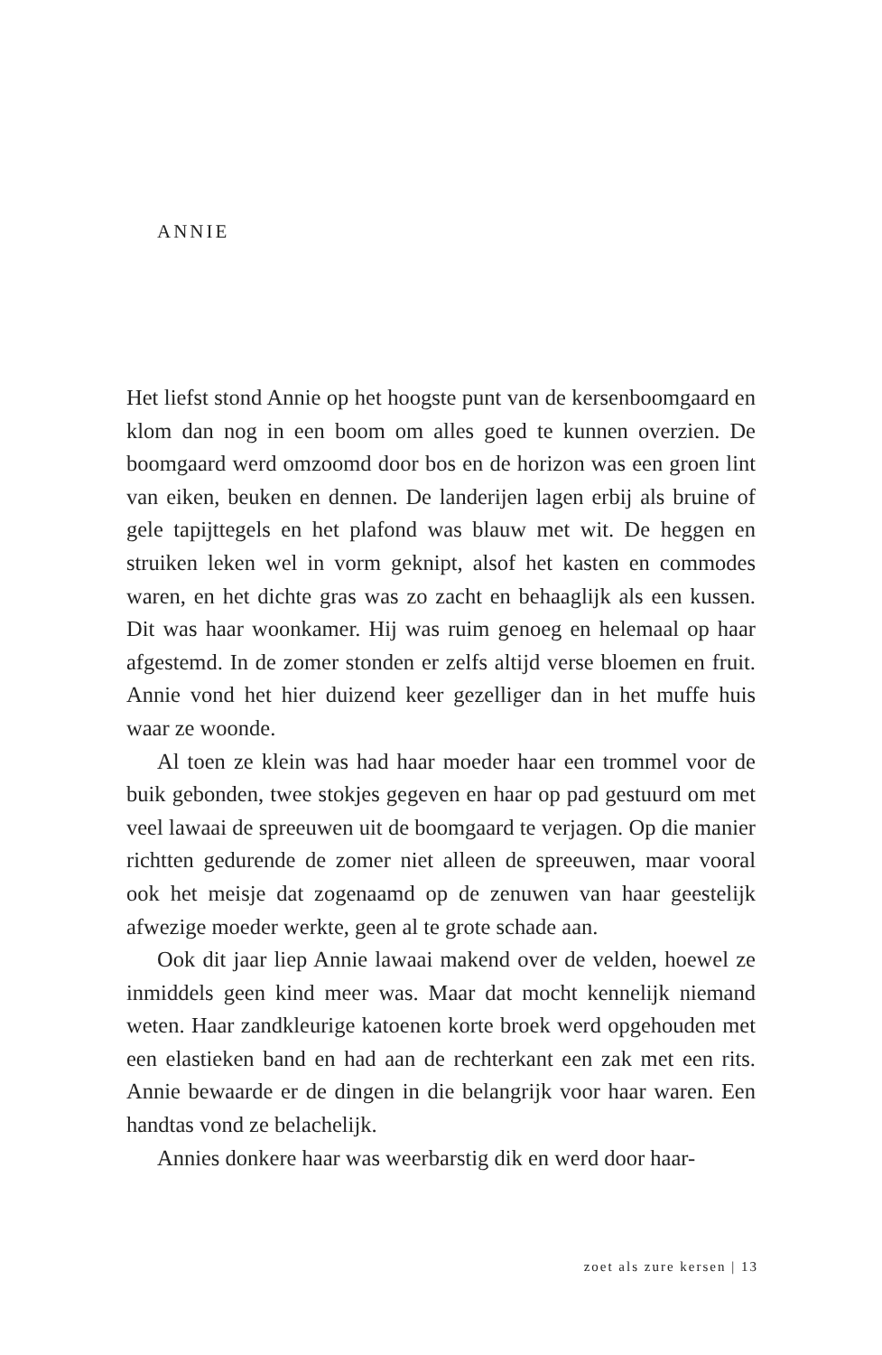ANNIE
Het liefst stond Annie op het hoogste punt van de kersenboomgaard en klom dan nog in een boom om alles goed te kunnen overzien. De boomgaard werd omzoomd door bos en de horizon was een groen lint van eiken, beuken en dennen. De landerijen lagen erbij als bruine of gele tapijttegels en het plafond was blauw met wit. De heggen en struiken leken wel in vorm geknipt, alsof het kasten en commodes waren, en het dichte gras was zo zacht en behaaglijk als een kussen. Dit was haar woonkamer. Hij was ruim genoeg en helemaal op haar afgestemd. In de zomer stonden er zelfs altijd verse bloemen en fruit. Annie vond het hier duizend keer gezelliger dan in het muffe huis waar ze woonde.
Al toen ze klein was had haar moeder haar een trommel voor de buik gebonden, twee stokjes gegeven en haar op pad gestuurd om met veel lawaai de spreeuwen uit de boomgaard te verjagen. Op die manier richtten gedurende de zomer niet alleen de spreeuwen, maar vooral ook het meisje dat zogenaamd op de zenuwen van haar geestelijk afwezige moeder werkte, geen al te grote schade aan.
Ook dit jaar liep Annie lawaai makend over de velden, hoewel ze inmiddels geen kind meer was. Maar dat mocht kennelijk niemand weten. Haar zandkleurige katoenen korte broek werd opgehouden met een elastieken band en had aan de rechterkant een zak met een rits. Annie bewaarde er de dingen in die belangrijk voor haar waren. Een handtas vond ze belachelijk.
Annies donkere haar was weerbarstig dik en werd door haar-
zoet als zure kersen | 13